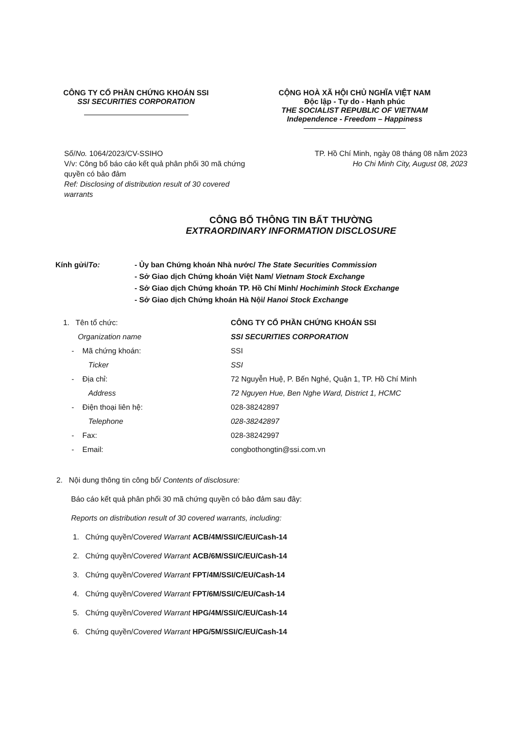CÔNG TY CỔ PHẦN CHỨNG KHOÁN SSI
SSI SECURITIES CORPORATION
CỘNG HOÀ XÃ HỘI CHỦ NGHĨA VIỆT NAM
Độc lập - Tự do - Hạnh phúc
THE SOCIALIST REPUBLIC OF VIETNAM
Independence - Freedom – Happiness
Số/No. 1064/2023/CV-SSIHO
V/v: Công bố báo cáo kết quả phân phối 30 mã chứng quyền có bảo đảm
Ref: Disclosing of distribution result of 30 covered warrants
TP. Hồ Chí Minh, ngày 08 tháng 08 năm 2023
Ho Chi Minh City, August 08, 2023
CÔNG BỐ THÔNG TIN BẤT THƯỜNG
EXTRAORDINARY INFORMATION DISCLOSURE
Kính gửi/To: - Ủy ban Chứng khoán Nhà nước/ The State Securities Commission
- Sở Giao dịch Chứng khoán Việt Nam/ Vietnam Stock Exchange
- Sở Giao dịch Chứng khoán TP. Hồ Chí Minh/ Hochiminh Stock Exchange
- Sở Giao dịch Chứng khoán Hà Nội/ Hanoi Stock Exchange
1. Tên tổ chức: CÔNG TY CỔ PHẦN CHỨNG KHOÁN SSI
Organization name SSI SECURITIES CORPORATION
- Mã chứng khoán: SSI
Ticker SSI
- Địa chỉ: 72 Nguyễn Huệ, P. Bến Nghé, Quận 1, TP. Hồ Chí Minh
Address 72 Nguyen Hue, Ben Nghe Ward, District 1, HCMC
- Điện thoại liên hệ: 028-38242897
Telephone 028-38242897
- Fax: 028-38242997
- Email: congbothongtin@ssi.com.vn
2. Nội dung thông tin công bố/ Contents of disclosure:
Báo cáo kết quả phân phối 30 mã chứng quyền có bảo đảm sau đây:
Reports on distribution result of 30 covered warrants, including:
1. Chứng quyền/Covered Warrant ACB/4M/SSI/C/EU/Cash-14
2. Chứng quyền/Covered Warrant ACB/6M/SSI/C/EU/Cash-14
3. Chứng quyền/Covered Warrant FPT/4M/SSI/C/EU/Cash-14
4. Chứng quyền/Covered Warrant FPT/6M/SSI/C/EU/Cash-14
5. Chứng quyền/Covered Warrant HPG/4M/SSI/C/EU/Cash-14
6. Chứng quyền/Covered Warrant HPG/5M/SSI/C/EU/Cash-14